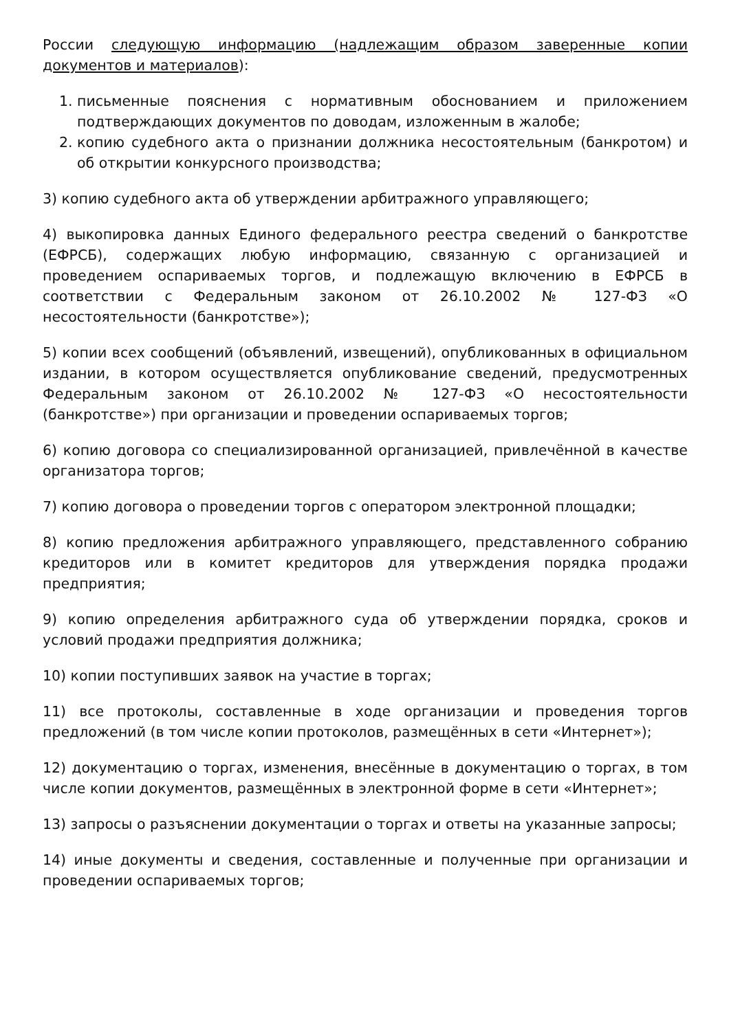России следующую информацию (надлежащим образом заверенные копии документов и материалов):
1. письменные пояснения с нормативным обоснованием и приложением подтверждающих документов по доводам, изложенным в жалобе;
2. копию судебного акта о признании должника несостоятельным (банкротом) и об открытии конкурсного производства;
3) копию судебного акта об утверждении арбитражного управляющего;
4) выкопировка данных Единого федерального реестра сведений о банкротстве (ЕФРСБ), содержащих любую информацию, связанную с организацией и проведением оспариваемых торгов, и подлежащую включению в ЕФРСБ в соответствии с Федеральным законом от 26.10.2002 № 127-ФЗ «О несостоятельности (банкротстве»);
5) копии всех сообщений (объявлений, извещений), опубликованных в официальном издании, в котором осуществляется опубликование сведений, предусмотренных Федеральным законом от 26.10.2002 № 127-ФЗ «О несостоятельности (банкротстве») при организации и проведении оспариваемых торгов;
6) копию договора со специализированной организацией, привлечённой в качестве организатора торгов;
7) копию договора о проведении торгов с оператором электронной площадки;
8) копию предложения арбитражного управляющего, представленного собранию кредиторов или в комитет кредиторов для утверждения порядка продажи предприятия;
9) копию определения арбитражного суда об утверждении порядка, сроков и условий продажи предприятия должника;
10) копии поступивших заявок на участие в торгах;
11) все протоколы, составленные в ходе организации и проведения торгов предложений (в том числе копии протоколов, размещённых в сети «Интернет»);
12) документацию о торгах, изменения, внесённые в документацию о торгах, в том числе копии документов, размещённых в электронной форме в сети «Интернет»;
13) запросы о разъяснении документации о торгах и ответы на указанные запросы;
14) иные документы и сведения, составленные и полученные при организации и проведении оспариваемых торгов;